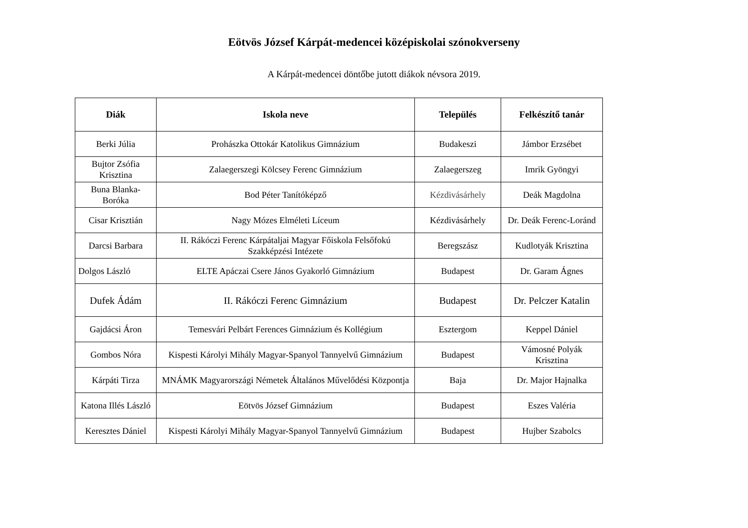Eötvös József Kárpát-medencei középiskolai szónokverseny
A Kárpát-medencei döntőbe jutott diákok névsora 2019.
| Diák | Iskola neve | Település | Felkészítő tanár |
| --- | --- | --- | --- |
| Berki Júlia | Prohászka Ottokár Katolikus Gimnázium | Budakeszi | Jámbor Erzsébet |
| Bujtor Zsófia Krisztina | Zalaegerszegi Kölcsey Ferenc Gimnázium | Zalaegerszeg | Imrik Gyöngyi |
| Buna Blanka-Boróka | Bod Péter Tanítóképző | Kézdivásárhely | Deák Magdolna |
| Cisar Krisztián | Nagy Mózes Elméleti Líceum | Kézdivásárhely | Dr. Deák Ferenc-Loránd |
| Darcsi Barbara | II. Rákóczi Ferenc Kárpátaljai Magyar Főiskola Felsőfokú Szakképzési Intézete | Beregszász | Kudlotyák Krisztina |
| Dolgos László | ELTE Apáczai Csere János Gyakorló Gimnázium | Budapest | Dr. Garam Ágnes |
| Dufek Ádám | II. Rákóczi Ferenc Gimnázium | Budapest | Dr. Pelczer Katalin |
| Gajdácsi Áron | Temesvári Pelbárt Ferences Gimnázium és Kollégium | Esztergom | Keppel Dániel |
| Gombos Nóra | Kispesti Károlyi Mihály Magyar-Spanyol Tannyelvű Gimnázium | Budapest | Vámosné Polyák Krisztina |
| Kárpáti Tirza | MNÁMK Magyarországi Németek Általános Művelődési Központja | Baja | Dr. Major Hajnalka |
| Katona Illés László | Eötvös József Gimnázium | Budapest | Eszes Valéria |
| Keresztes Dániel | Kispesti Károlyi Mihály Magyar-Spanyol Tannyelvű Gimnázium | Budapest | Hujber Szabolcs |